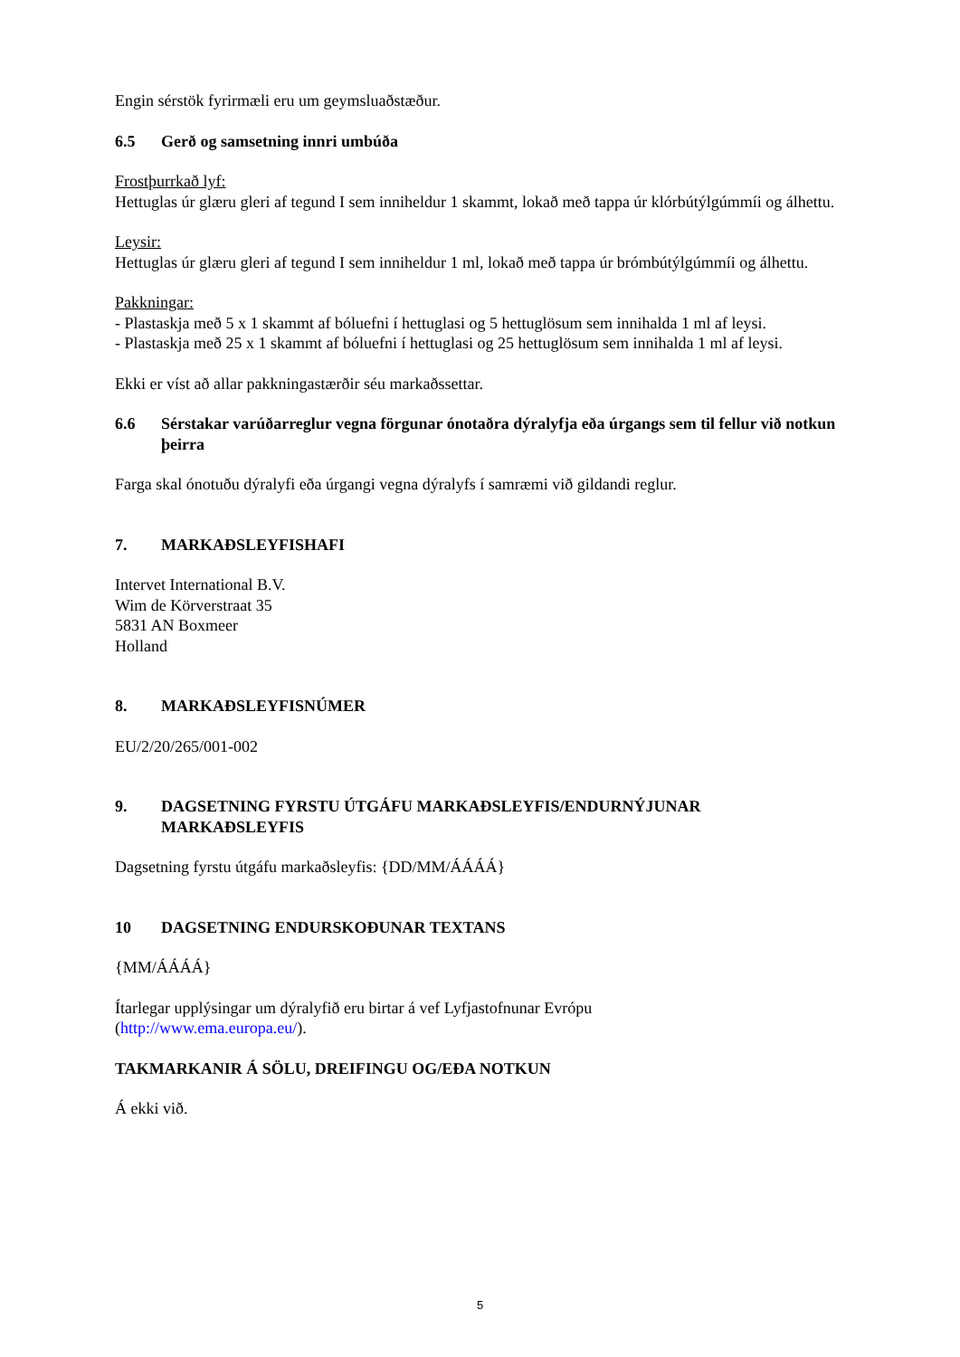Engin sérstök fyrirmæli eru um geymsluaðstæður.
6.5 Gerð og samsetning innri umbúða
Frostþurrkað lyf:
Hettuglas úr glæru gleri af tegund I sem inniheldur 1 skammt, lokað með tappa úr klórbútýlgúmmíi og álhettu.
Leysir:
Hettuglas úr glæru gleri af tegund I sem inniheldur 1 ml, lokað með tappa úr brómbútýlgúmmíi og álhettu.
Pakkningar:
- Plastaskja með 5 x 1 skammt af bóluefni í hettuglasi og 5 hettuglösum sem innihalda 1 ml af leysi.
- Plastaskja með 25 x 1 skammt af bóluefni í hettuglasi og 25 hettuglösum sem innihalda 1 ml af leysi.
Ekki er víst að allar pakkningastærðir séu markaðssettar.
6.6 Sérstakar varúðarreglur vegna förgunar ónotaðra dýralyfja eða úrgangs sem til fellur við notkun þeirra
Farga skal ónotuðu dýralyfi eða úrgangi vegna dýralyfs í samræmi við gildandi reglur.
7. MARKAÐSLEYFISHAFI
Intervet International B.V.
Wim de Körverstraat 35
5831 AN Boxmeer
Holland
8. MARKAÐSLEYFISNÚMER
EU/2/20/265/001-002
9. DAGSETNING FYRSTU ÚTGÁFU MARKAÐSLEYFIS/ENDURNÝJUNAR MARKAÐSLEYFIS
Dagsetning fyrstu útgáfu markaðsleyfis: {DD/MM/ÁÁÁÁ}
10 DAGSETNING ENDURSKOÐUNAR TEXTANS
{MM/ÁÁÁÁ}
Ítarlegar upplýsingar um dýralyfið eru birtar á vef Lyfjastofnunar Evrópu
(http://www.ema.europa.eu/).
TAKMARKANIR Á SÖLU, DREIFINGU OG/EÐA NOTKUN
Á ekki við.
5